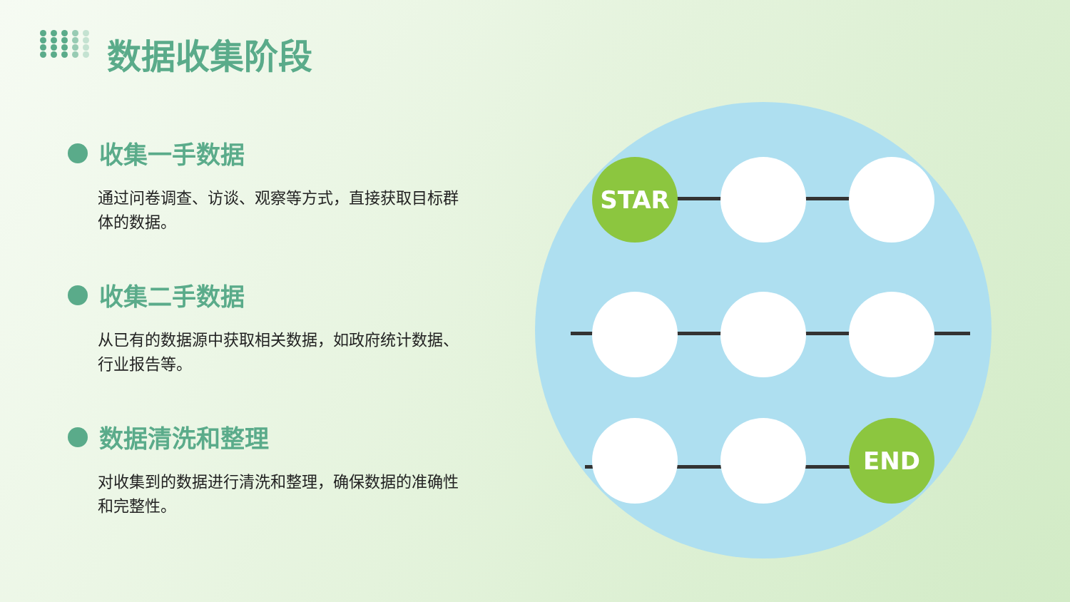数据收集阶段
收集一手数据
通过问卷调查、访谈、观察等方式，直接获取目标群体的数据。
收集二手数据
从已有的数据源中获取相关数据，如政府统计数据、行业报告等。
数据清洗和整理
对收集到的数据进行清洗和整理，确保数据的准确性和完整性。
STAR
END